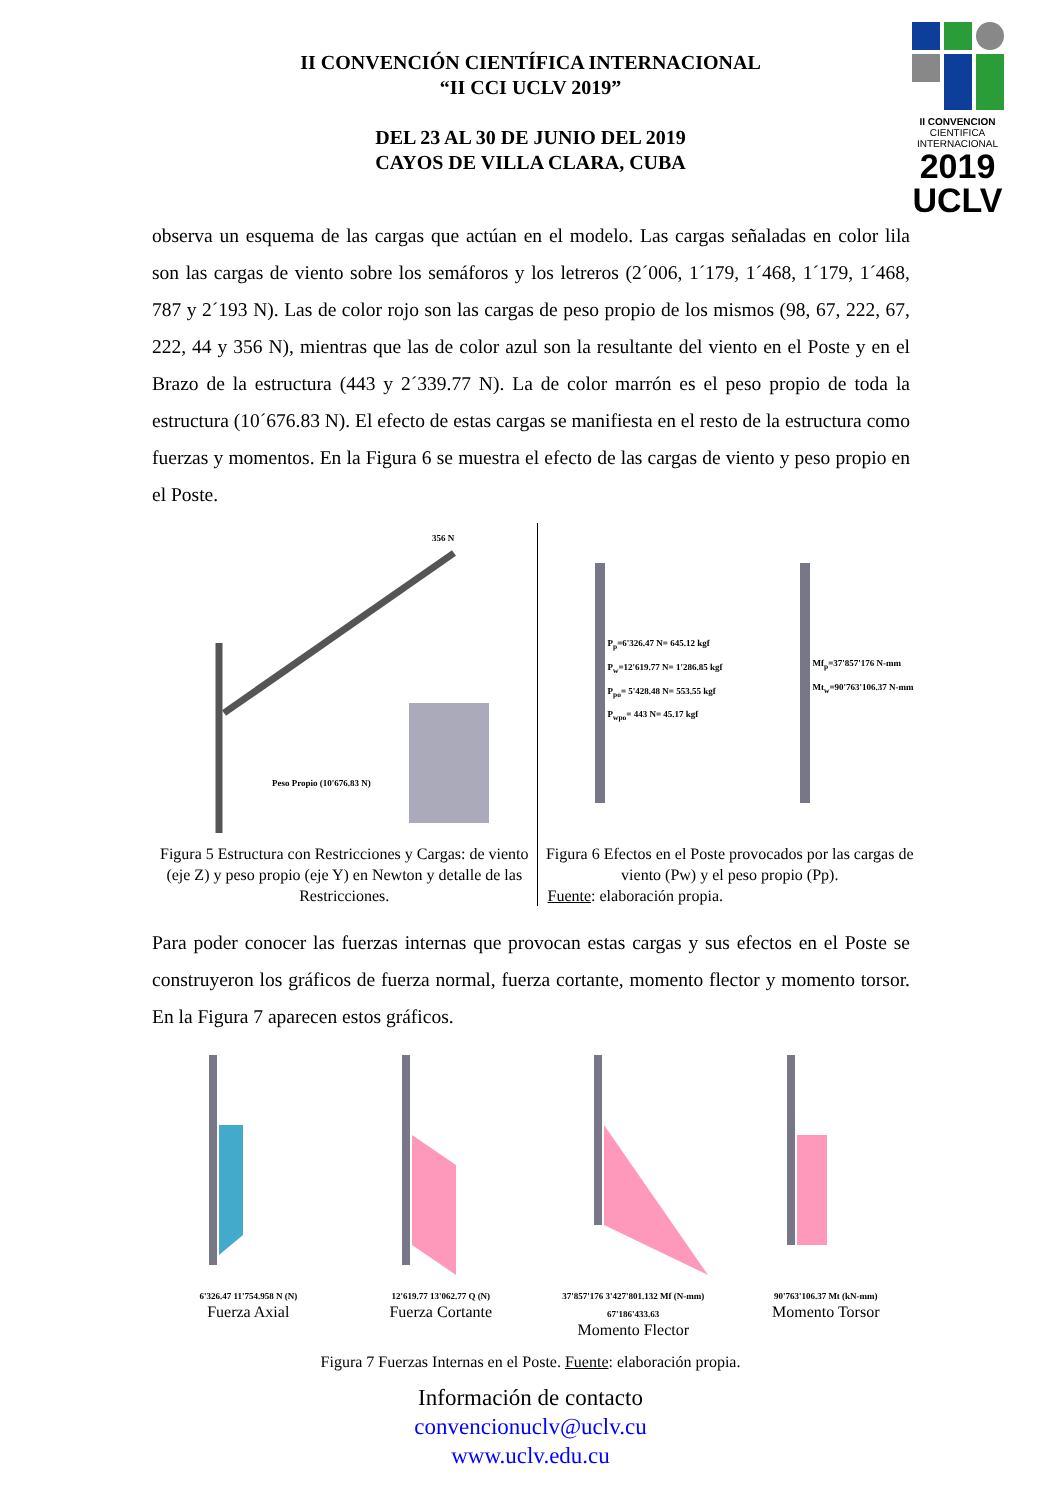II CONVENCION
CIENTIFICA INTERNACIONAL
2019
UCLV
II CONVENCIÓN CIENTÍFICA INTERNACIONAL
“II CCI UCLV 2019”
DEL 23 AL 30 DE JUNIO DEL 2019
CAYOS DE VILLA CLARA, CUBA
observa un esquema de las cargas que actúan en el modelo. Las cargas señaladas en color lila son las cargas de viento sobre los semáforos y los letreros (2´006, 1´179, 1´468, 1´179, 1´468, 787 y 2´193 N). Las de color rojo son las cargas de peso propio de los mismos (98, 67, 222, 67, 222, 44 y 356 N), mientras que las de color azul son la resultante del viento en el Poste y en el Brazo de la estructura (443 y 2´339.77 N). La de color marrón es el peso propio de toda la estructura (10´676.83 N). El efecto de estas cargas se manifiesta en el resto de la estructura como fuerzas y momentos. En la Figura 6 se muestra el efecto de las cargas de viento y peso propio en el Poste.
356 N
Peso Propio (10'676.83 N)
Figura 5 Estructura con Restricciones y Cargas: de viento (eje Z) y peso propio (eje Y) en Newton y detalle de las Restricciones.
P<sub>p</sub>=6'326.47 N= 645.12 kgf
P<sub>w</sub>=12'619.77 N= 1'286.85 kgf
P<sub>po</sub>= 5'428.48 N= 553.55 kgf
P<sub>wpo</sub>= 443 N= 45.17 kgf
Mf<sub>p</sub>=37'857'176 N-mm
Mt<sub>w</sub>=90'763'106.37 N-mm
Figura 6 Efectos en el Poste provocados por las cargas de viento (Pw) y el peso propio (Pp).
Fuente: elaboración propia.
Para poder conocer las fuerzas internas que provocan estas cargas y sus efectos en el Poste se construyeron los gráficos de fuerza normal, fuerza cortante, momento flector y momento torsor. En la Figura 7 aparecen estos gráficos.
6'326.47 11'754.958 N (N)
Fuerza Axial
12'619.77 13'062.77 Q (N)
Fuerza Cortante
37'857'176 3'427'801.132 Mf (N-mm) 67'186'433.63
Momento Flector
90'763'106.37 Mt (kN-mm)
Momento Torsor
Figura 7 Fuerzas Internas en el Poste. Fuente: elaboración propia.
Información de contacto
convencionuclv@uclv.cu
www.uclv.edu.cu